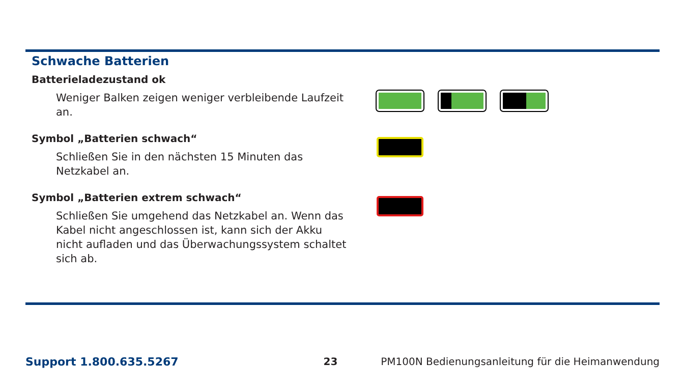Schwache Batterien
| Batterieladezustand ok | |
| Weniger Balken zeigen weniger verbleibende Laufzeit an. | |
| Symbol „Batterien schwach“ | |
| Schließen Sie in den nächsten 15 Minuten das Netzkabel an. | |
| Symbol „Batterien extrem schwach“ | |
| Schließen Sie umgehend das Netzkabel an. Wenn das Kabel nicht angeschlossen ist, kann sich der Akku nicht aufladen und das Überwachungssystem schaltet sich ab. | |
Support 1.800.635.5267 23 PM100N Bedienungsanleitung für die Heimanwendung